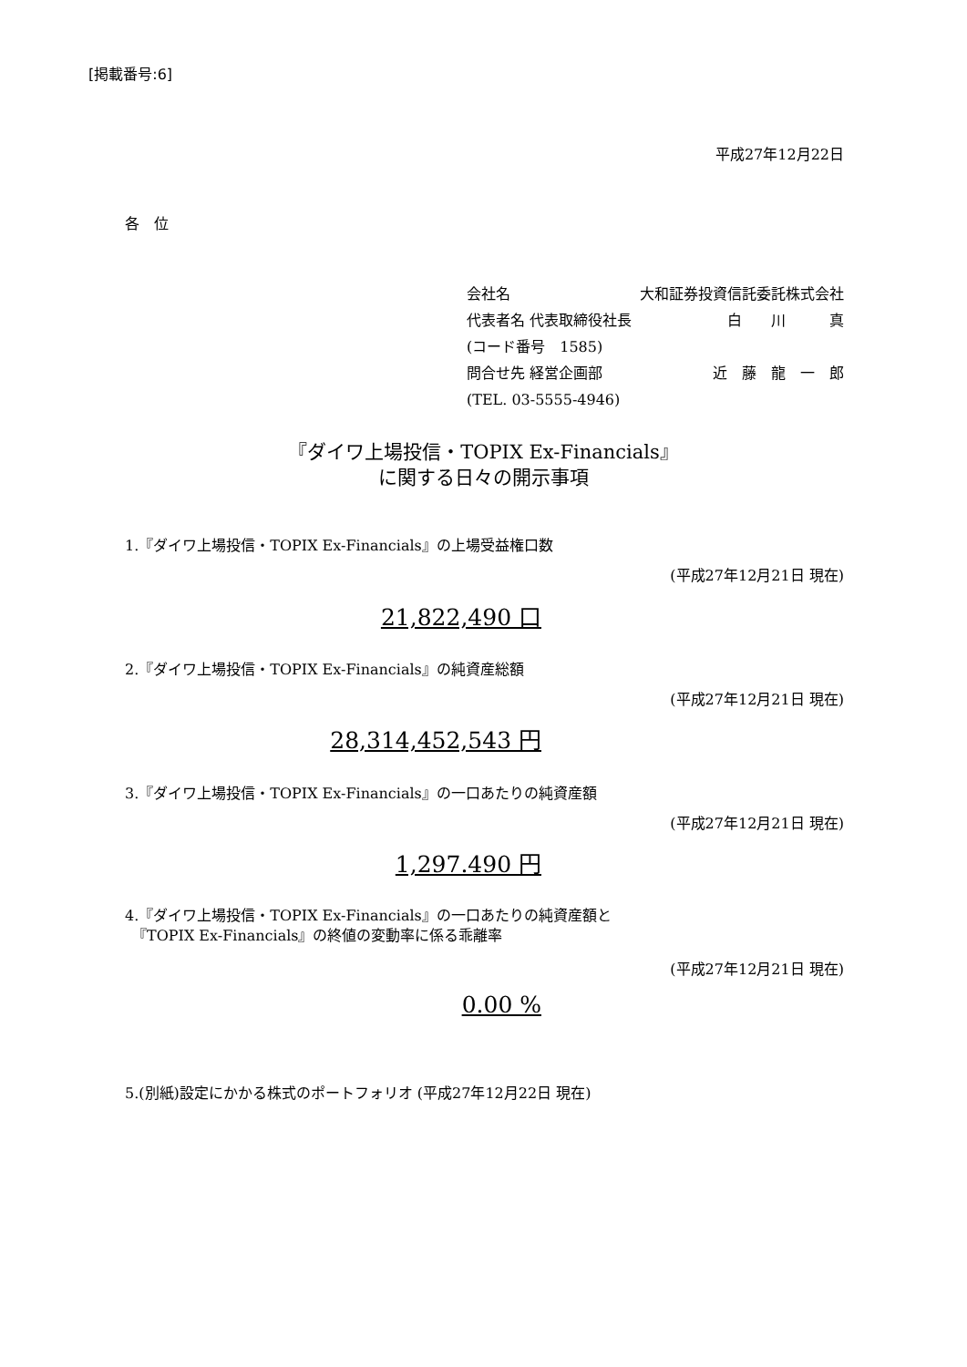[掲載番号:6]
平成27年12月22日
各　位
会社名 大和証券投資信託委託株式会社
代表者名 代表取締役社長 白　　川　　　真
(コード番号　1585)
問合せ先 経営企画部 近　藤　龍　一　郎
(TEL. 03-5555-4946)
『ダイワ上場投信・TOPIX Ex-Financials』
に関する日々の開示事項
1.『ダイワ上場投信・TOPIX Ex-Financials』の上場受益権口数
(平成27年12月21日 現在)
21,822,490 口
2.『ダイワ上場投信・TOPIX Ex-Financials』の純資産総額
(平成27年12月21日 現在)
28,314,452,543 円
3.『ダイワ上場投信・TOPIX Ex-Financials』の一口あたりの純資産額
(平成27年12月21日 現在)
1,297.490 円
4.『ダイワ上場投信・TOPIX Ex-Financials』の一口あたりの純資産額と
　『TOPIX Ex-Financials』の終値の変動率に係る乖離率
(平成27年12月21日 現在)
0.00 %
5.(別紙)設定にかかる株式のポートフォリオ (平成27年12月22日 現在)